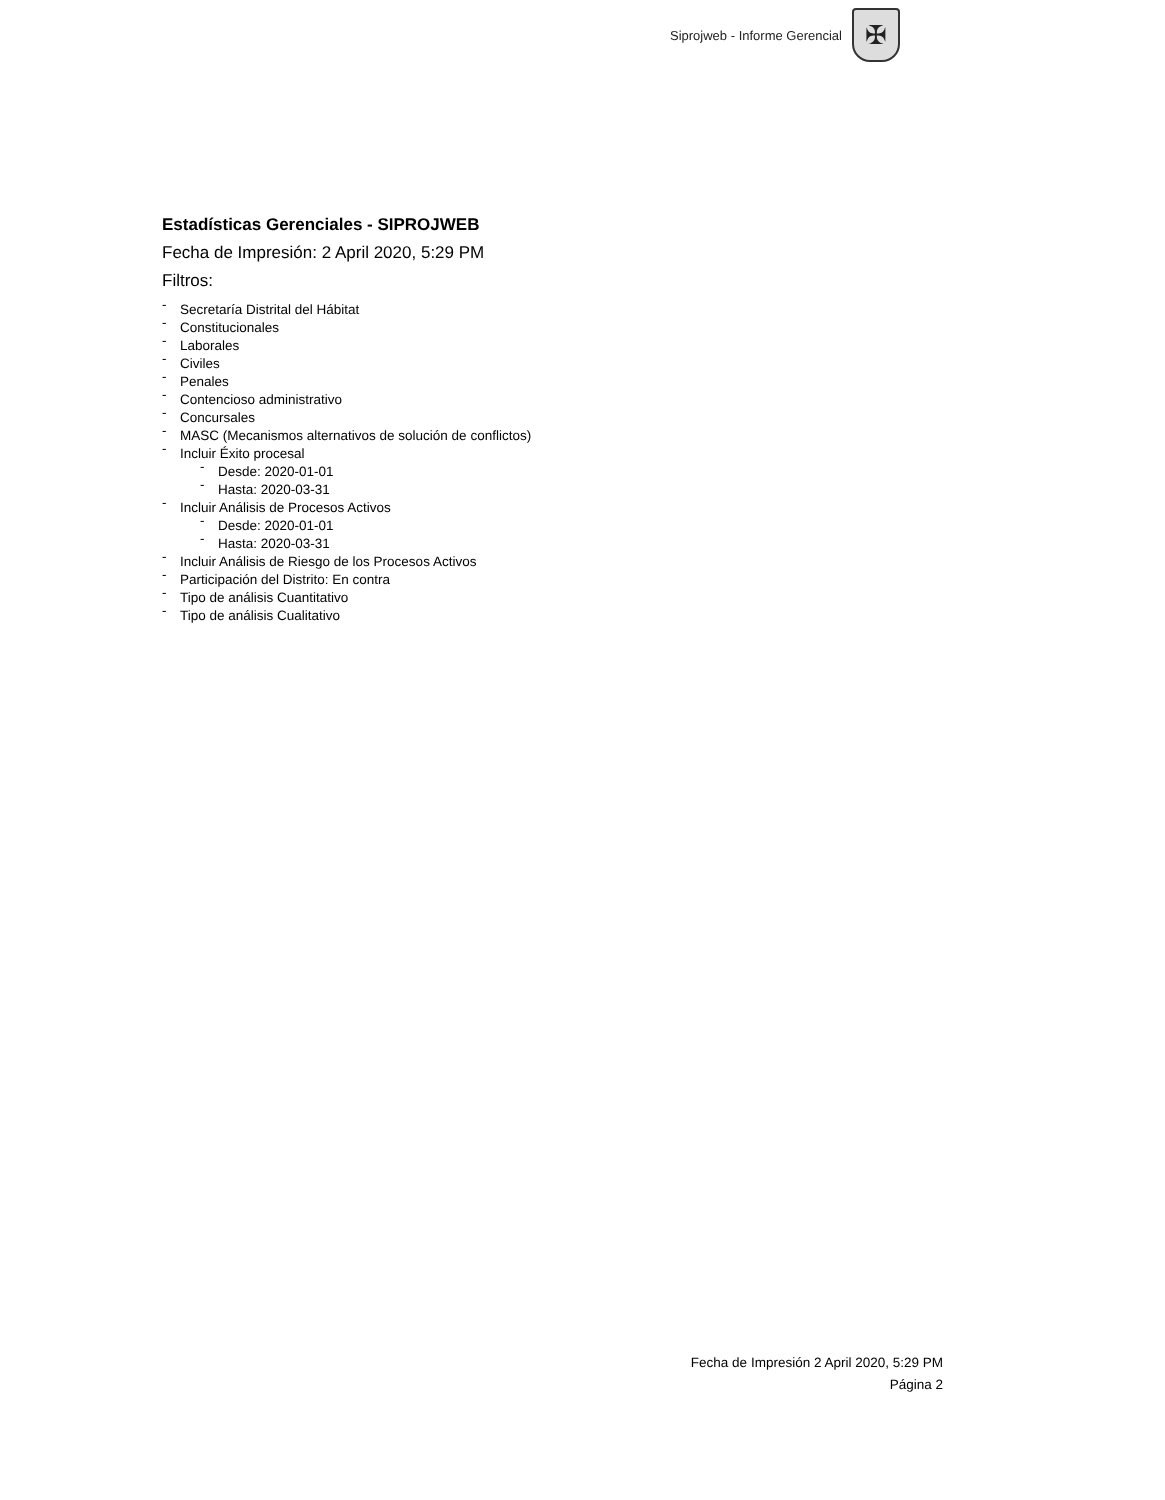Siprojweb - Informe Gerencial
✠
Estadísticas Gerenciales - SIPROJWEB
Fecha de Impresión: 2 April 2020, 5:29 PM
Filtros:
- Secretaría Distrital del Hábitat
- Constitucionales
- Laborales
- Civiles
- Penales
- Contencioso administrativo
- Concursales
- MASC (Mecanismos alternativos de solución de conflictos)
- Incluir Éxito procesal
- Desde: 2020-01-01
- Hasta: 2020-03-31
- Incluir Análisis de Procesos Activos
- Desde: 2020-01-01
- Hasta: 2020-03-31
- Incluir Análisis de Riesgo de los Procesos Activos
- Participación del Distrito: En contra
- Tipo de análisis Cuantitativo
- Tipo de análisis Cualitativo
Fecha de Impresión 2 April 2020, 5:29 PM
Página 2